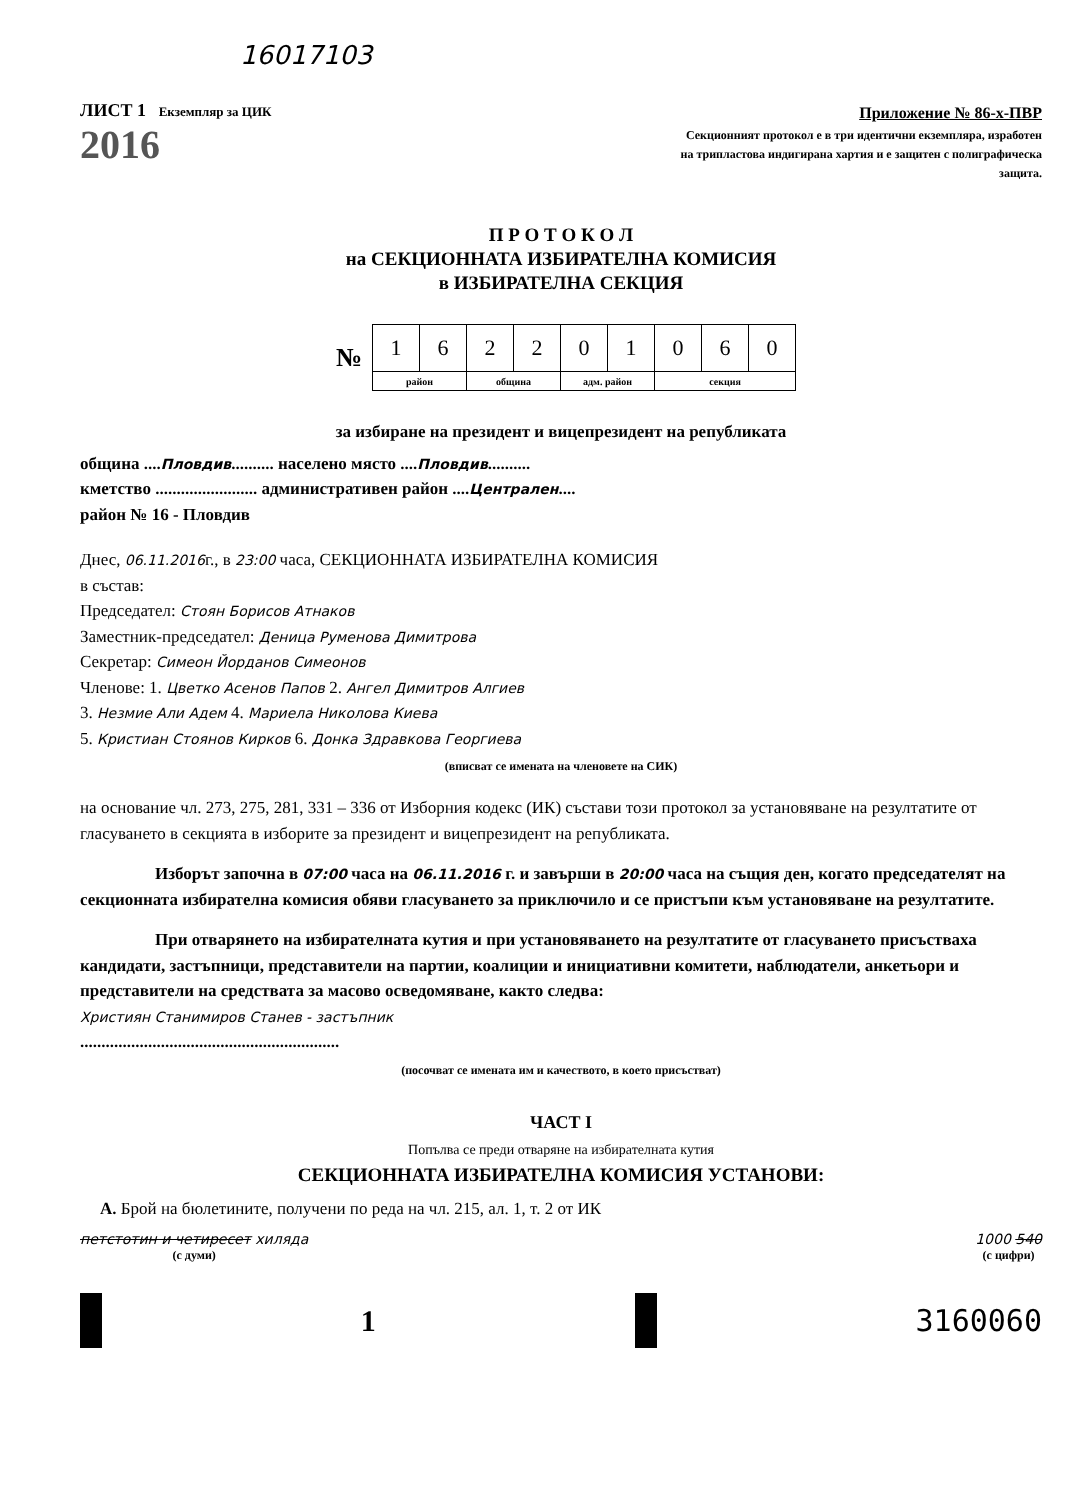16017103
ЛИСТ 1 Екземпляр за ЦИК
2016
Приложение № 86-х-ПВР
Секционният протокол е в три идентични екземпляра, изработен
на трипластова индигирана хартия и е защитен с полиграфическа
защита.
П Р О Т О К О Л
на СЕКЦИОННАТА ИЗБИРАТЕЛНА КОМИСИЯ
в ИЗБИРАТЕЛНА СЕКЦИЯ
| № | 1 | 6 | 2 | 2 | 0 | 1 | 0 | 6 | 0 |
| | район | | община | | адм. район | | секция | | |
за избиране на президент и вицепрезидент на републиката
община ....Пловдив.......... населено място ....Пловдив..........
кметство ........................ административен район ....Централен....
район № 16 - Пловдив
Днес, 06.11.2016г., в 23:00 часа, СЕКЦИОННАТА ИЗБИРАТЕЛНА КОМИСИЯ
в състав:
Председател: Стоян Борисов Атнаков
Заместник-председател: Деница Руменова Димитрова
Секретар: Симеон Йорданов Симеонов
Членове: 1. Цветко Асенов Папов 2. Ангел Димитров Aлгиев
3. Незмие Али Адем 4. Мариела Николова Киева
5. Кристиан Стоянов Кирков 6. Донка Здравкова Георгиева
(вписват се имената на членовете на СИК)
на основание чл. 273, 275, 281, 331 – 336 от Изборния кодекс (ИК) състави този протокол за установяване на резултатите от гласуването в секцията в изборите за президент и вицепрезидент на републиката.
Изборът започна в 07:00 часа на 06.11.2016 г. и завърши в 20:00 часа на същия ден, когато председателят на секционната избирателна комисия обяви гласуването за приключило и се пристъпи към установяване на резултатите.
При отварянето на избирателната кутия и при установяването на резултатите от гласуването присъстваха кандидати, застъпници, представители на партии, коалиции и инициативни комитети, наблюдатели, анкетьори и представители на средствата за масово осведомяване, както следва:
Християн Станимиров Станев - застъпник
.............................................................
(посочват се имената им и качеството, в което присъстват)
ЧАСТ I
Попълва се преди отваряне на избирателната кутия
СЕКЦИОННАТА ИЗБИРАТЕЛНА КОМИСИЯ УСТАНОВИ:
А. Брой на бюлетините, получени по реда на чл. 215, ал. 1, т. 2 от ИК
петстотин и четиресет хиляда
(с думи)
1000 540
(с цифри)
1 3160060